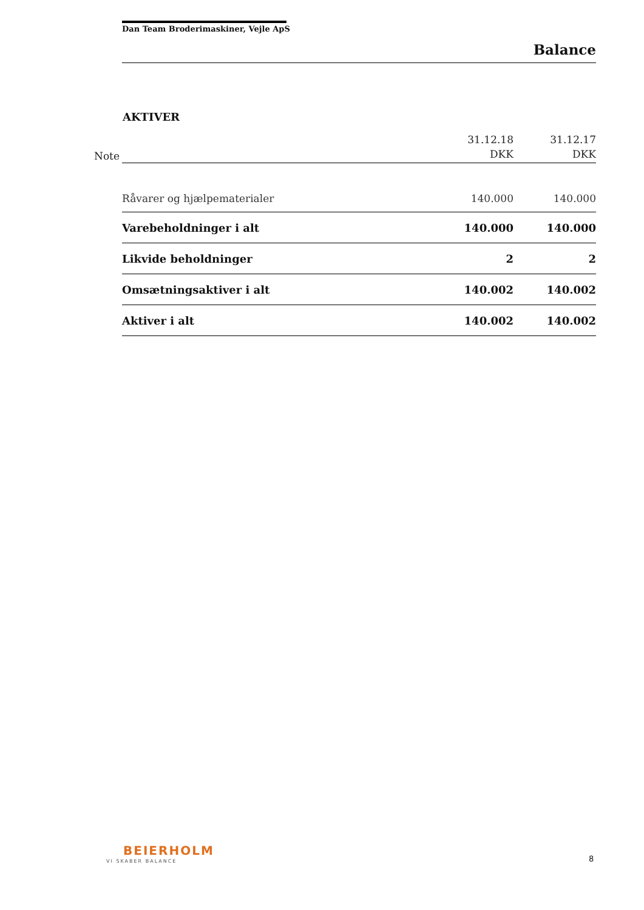Dan Team Broderimaskiner, Vejle ApS
Balance
AKTIVER
| Note | | 31.12.18 DKK | 31.12.17 DKK |
| | Råvarer og hjælpematerialer | 140.000 | 140.000 |
| | Varebeholdninger i alt | 140.000 | 140.000 |
| | Likvide beholdninger | 2 | 2 |
| | Omsætningsaktiver i alt | 140.002 | 140.002 |
| | Aktiver i alt | 140.002 | 140.002 |
BEIERHOLM
VI SKABER BALANCE 8